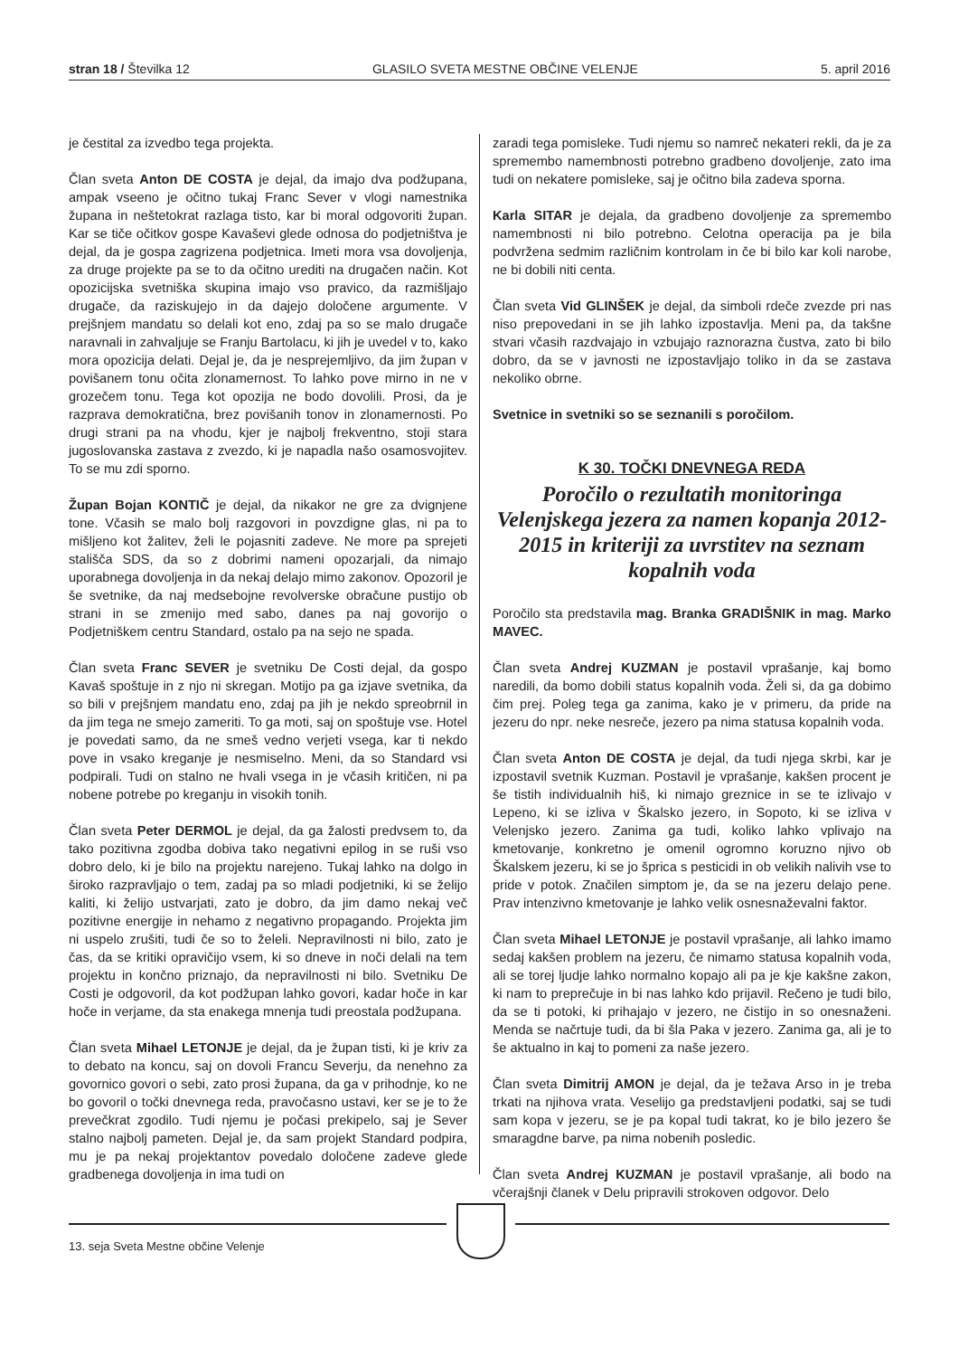stran 18 / Številka 12 GLASILO SVETA MESTNE OBČINE VELENJE 5. april 2016
je čestital za izvedbo tega projekta.
Član sveta Anton DE COSTA je dejal, da imajo dva podžupana, ampak vseeno je očitno tukaj Franc Sever v vlogi namestnika župana in neštetokrat razlaga tisto, kar bi moral odgovoriti župan. Kar se tiče očitkov gospe Kavaševi glede odnosa do podjetništva je dejal, da je gospa zagrizena podjetnica. Imeti mora vsa dovoljenja, za druge projekte pa se to da očitno urediti na drugačen način. Kot opozicijska svetniška skupina imajo vso pravico, da razmišljajo drugače, da raziskujejo in da dajejo določene argumente. V prejšnjem mandatu so delali kot eno, zdaj pa so se malo drugače naravnali in zahvaljuje se Franju Bartolacu, ki jih je uvedel v to, kako mora opozicija delati. Dejal je, da je nesprejemljivo, da jim župan v povišanem tonu očita zlonamernost. To lahko pove mirno in ne v grozečem tonu. Tega kot opozija ne bodo dovolili. Prosi, da je razprava demokratična, brez povišanih tonov in zlonamernosti. Po drugi strani pa na vhodu, kjer je najbolj frekventno, stoji stara jugoslovanska zastava z zvezdo, ki je napadla našo osamosvojitev. To se mu zdi sporno.
Župan Bojan KONTIČ je dejal, da nikakor ne gre za dvignjene tone. Včasih se malo bolj razgovori in povzdigne glas, ni pa to mišljeno kot žalitev, želi le pojasniti zadeve. Ne more pa sprejeti stališča SDS, da so z dobrimi nameni opozarjali, da nimajo uporabnega dovoljenja in da nekaj delajo mimo zakonov. Opozoril je še svetnike, da naj medsebojne revolverske obračune pustijo ob strani in se zmenijo med sabo, danes pa naj govorijo o Podjetniškem centru Standard, ostalo pa na sejo ne spada.
Član sveta Franc SEVER je svetniku De Costi dejal, da gospo Kavaš spoštuje in z njo ni skregan. Motijo pa ga izjave svetnika, da so bili v prejšnjem mandatu eno, zdaj pa jih je nekdo spreobrnil in da jim tega ne smejo zameriti. To ga moti, saj on spoštuje vse. Hotel je povedati samo, da ne smeš vedno verjeti vsega, kar ti nekdo pove in vsako kreganje je nesmiselno. Meni, da so Standard vsi podpirali. Tudi on stalno ne hvali vsega in je včasih kritičen, ni pa nobene potrebe po kreganju in visokih tonih.
Član sveta Peter DERMOL je dejal, da ga žalosti predvsem to, da tako pozitivna zgodba dobiva tako negativni epilog in se ruši vso dobro delo, ki je bilo na projektu narejeno. Tukaj lahko na dolgo in široko razpravljajo o tem, zadaj pa so mladi podjetniki, ki se želijo kaliti, ki želijo ustvarjati, zato je dobro, da jim damo nekaj več pozitivne energije in nehamo z negativno propagando. Projekta jim ni uspelo zrušiti, tudi če so to želeli. Nepravilnosti ni bilo, zato je čas, da se kritiki opravičijo vsem, ki so dneve in noči delali na tem projektu in končno priznajo, da nepravilnosti ni bilo. Svetniku De Costi je odgovoril, da kot podžupan lahko govori, kadar hoče in kar hoče in verjame, da sta enakega mnenja tudi preostala podžupana.
Član sveta Mihael LETONJE je dejal, da je župan tisti, ki je kriv za to debato na koncu, saj on dovoli Francu Severju, da nenehno za govornico govori o sebi, zato prosi župana, da ga v prihodnje, ko ne bo govoril o točki dnevnega reda, pravočasno ustavi, ker se je to že prevečkrat zgodilo. Tudi njemu je počasi prekipelo, saj je Sever stalno najbolj pameten. Dejal je, da sam projekt Standard podpira, mu je pa nekaj projektantov povedalo določene zadeve glede gradbenega dovoljenja in ima tudi on
zaradi tega pomisleke. Tudi njemu so namreč nekateri rekli, da je za spremembo namembnosti potrebno gradbeno dovoljenje, zato ima tudi on nekatere pomisleke, saj je očitno bila zadeva sporna.
Karla SITAR je dejala, da gradbeno dovoljenje za spremembo namembnosti ni bilo potrebno. Celotna operacija pa je bila podvržena sedmim različnim kontrolam in če bi bilo kar koli narobe, ne bi dobili niti centa.
Član sveta Vid GLINŠEK je dejal, da simboli rdeče zvezde pri nas niso prepovedani in se jih lahko izpostavlja. Meni pa, da takšne stvari včasih razdvajajo in vzbujajo raznorazna čustva, zato bi bilo dobro, da se v javnosti ne izpostavljajo toliko in da se zastava nekoliko obrne.
Svetnice in svetniki so se seznanili s poročilom.
K 30. TOČKI DNEVNEGA REDA
Poročilo o rezultatih monitoringa Velenjskega jezera za namen kopanja 2012-2015 in kriteriji za uvrstitev na seznam kopalnih voda
Poročilo sta predstavila mag. Branka GRADIŠNIK in mag. Marko MAVEC.
Član sveta Andrej KUZMAN je postavil vprašanje, kaj bomo naredili, da bomo dobili status kopalnih voda. Želi si, da ga dobimo čim prej. Poleg tega ga zanima, kako je v primeru, da pride na jezeru do npr. neke nesreče, jezero pa nima statusa kopalnih voda.
Član sveta Anton DE COSTA je dejal, da tudi njega skrbi, kar je izpostavil svetnik Kuzman. Postavil je vprašanje, kakšen procent je še tistih individualnih hiš, ki nimajo greznice in se te izlivajo v Lepeno, ki se izliva v Škalsko jezero, in Sopoto, ki se izliva v Velenjsko jezero. Zanima ga tudi, koliko lahko vplivajo na kmetovanje, konkretno je omenil ogromno koruzno njivo ob Škalskem jezeru, ki se jo šprica s pesticidi in ob velikih nalivih vse to pride v potok. Značilen simptom je, da se na jezeru delajo pene. Prav intenzivno kmetovanje je lahko velik osnesnaževalni faktor.
Član sveta Mihael LETONJE je postavil vprašanje, ali lahko imamo sedaj kakšen problem na jezeru, če nimamo statusa kopalnih voda, ali se torej ljudje lahko normalno kopajo ali pa je kje kakšne zakon, ki nam to preprečuje in bi nas lahko kdo prijavil. Rečeno je tudi bilo, da se ti potoki, ki prihajajo v jezero, ne čistijo in so onesnaženi. Menda se načrtuje tudi, da bi šla Paka v jezero. Zanima ga, ali je to še aktualno in kaj to pomeni za naše jezero.
Član sveta Dimitrij AMON je dejal, da je težava Arso in je treba trkati na njihova vrata. Veselijo ga predstavljeni podatki, saj se tudi sam kopa v jezeru, se je pa kopal tudi takrat, ko je bilo jezero še smaragdne barve, pa nima nobenih posledic.
Član sveta Andrej KUZMAN je postavil vprašanje, ali bodo na včerajšnji članek v Delu pripravili strokoven odgovor. Delo
13. seja Sveta Mestne občine Velenje